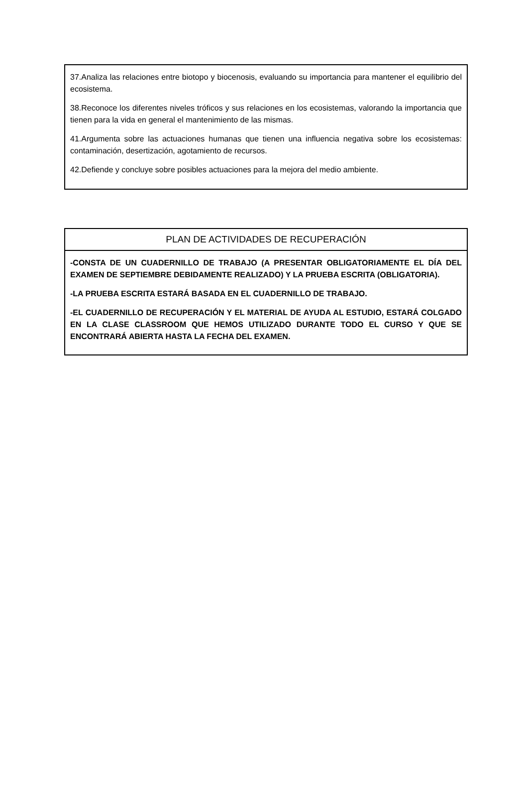37.Analiza las relaciones entre biotopo y biocenosis, evaluando su importancia para mantener el equilibrio del ecosistema.
38.Reconoce los diferentes niveles tróficos y sus relaciones en los ecosistemas, valorando la importancia que tienen para la vida en general el mantenimiento de las mismas.
41.Argumenta sobre las actuaciones humanas que tienen una influencia negativa sobre los ecosistemas: contaminación, desertización, agotamiento de recursos.
42.Defiende y concluye sobre posibles actuaciones para la mejora del medio ambiente.
| PLAN DE ACTIVIDADES DE RECUPERACIÓN |
| --- |
| -CONSTA DE UN CUADERNILLO DE TRABAJO (A PRESENTAR OBLIGATORIAMENTE EL DÍA DEL EXAMEN DE SEPTIEMBRE DEBIDAMENTE REALIZADO) Y LA PRUEBA ESCRITA (OBLIGATORIA). -LA PRUEBA ESCRITA ESTARÁ BASADA EN EL CUADERNILLO DE TRABAJO. -EL CUADERNILLO DE RECUPERACIÓN Y EL MATERIAL DE AYUDA AL ESTUDIO, ESTARÁ COLGADO EN LA CLASE CLASSROOM QUE HEMOS UTILIZADO DURANTE TODO EL CURSO Y QUE SE ENCONTRARÁ ABIERTA HASTA LA FECHA DEL EXAMEN. |